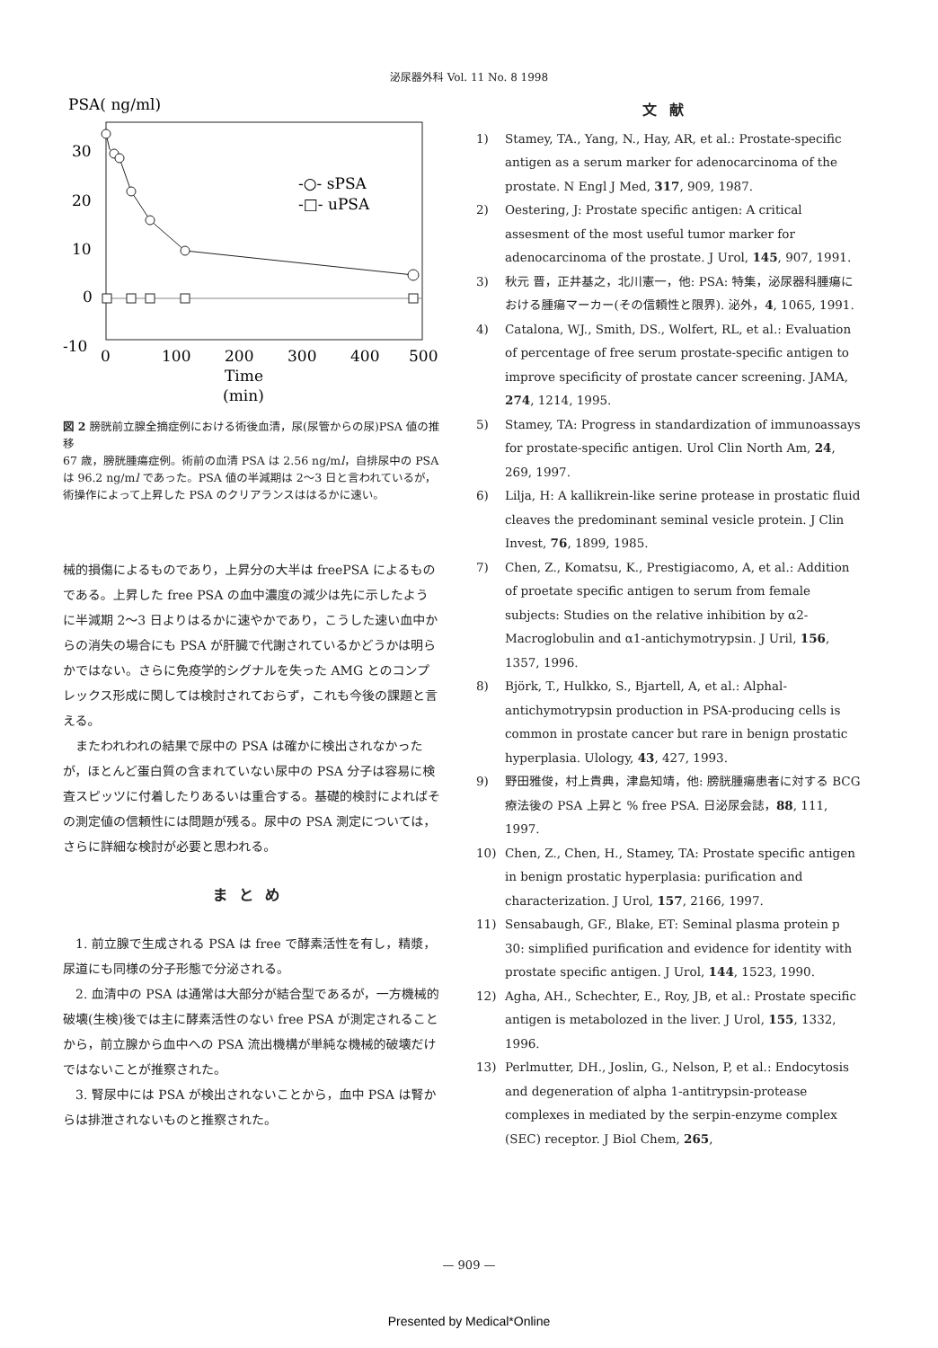泌尿器外科 Vol. 11 No. 8 1998
PSA( ng/ml)
30
20
10
0
-10
-○- sPSA
-□- uPSA
0
100
200
300
400
500
Time
(min)
図 2 膀胱前立腺全摘症例における術後血清，尿(尿管からの尿)PSA 値の推移
67 歳，膀胱腫瘍症例。術前の血清 PSA は 2.56 ng/ml，自排尿中の PSA は 96.2 ng/ml であった。PSA 値の半減期は 2〜3 日と言われているが，術操作によって上昇した PSA のクリアランスははるかに速い。
械的損傷によるものであり，上昇分の大半は freePSA によるものである。上昇した free PSA の血中濃度の減少は先に示したように半減期 2〜3 日よりはるかに速やかであり，こうした速い血中からの消失の場合にも PSA が肝臓で代謝されているかどうかは明らかではない。さらに免疫学的シグナルを失った AMG とのコンプレックス形成に関しては検討されておらず，これも今後の課題と言える。
またわれわれの結果で尿中の PSA は確かに検出されなかったが，ほとんど蛋白質の含まれていない尿中の PSA 分子は容易に検査スピッツに付着したりあるいは重合する。基礎的検討によればその測定値の信頼性には問題が残る。尿中の PSA 測定については，さらに詳細な検討が必要と思われる。
まとめ
1. 前立腺で生成される PSA は free で酵素活性を有し，精漿，尿道にも同様の分子形態で分泌される。
2. 血清中の PSA は通常は大部分が結合型であるが，一方機械的破壊(生検)後では主に酵素活性のない free PSA が測定されることから，前立腺から血中への PSA 流出機構が単純な機械的破壊だけではないことが推察された。
3. 腎尿中には PSA が検出されないことから，血中 PSA は腎からは排泄されないものと推察された。
文献
1) Stamey, TA., Yang, N., Hay, AR, et al.: Prostate-specific antigen as a serum marker for adenocarcinoma of the prostate. N Engl J Med, 317, 909, 1987.
2) Oestering, J: Prostate specific antigen: A critical assesment of the most useful tumor marker for adenocarcinoma of the prostate. J Urol, 145, 907, 1991.
3) 秋元 晋，正井基之，北川憲一，他: PSA: 特集，泌尿器科腫瘍における腫瘍マーカー(その信頼性と限界). 泌外，4, 1065, 1991.
4) Catalona, WJ., Smith, DS., Wolfert, RL, et al.: Evaluation of percentage of free serum prostate-specific antigen to improve specificity of prostate cancer screening. JAMA, 274, 1214, 1995.
5) Stamey, TA: Progress in standardization of immunoassays for prostate-specific antigen. Urol Clin North Am, 24, 269, 1997.
6) Lilja, H: A kallikrein-like serine protease in prostatic fluid cleaves the predominant seminal vesicle protein. J Clin Invest, 76, 1899, 1985.
7) Chen, Z., Komatsu, K., Prestigiacomo, A, et al.: Addition of proetate specific antigen to serum from female subjects: Studies on the relative inhibition by α2-Macroglobulin and α1-antichymotrypsin. J Uril, 156, 1357, 1996.
8) Björk, T., Hulkko, S., Bjartell, A, et al.: Alphal-antichymotrypsin production in PSA-producing cells is common in prostate cancer but rare in benign prostatic hyperplasia. Ulology, 43, 427, 1993.
9) 野田雅俊，村上貴典，津島知靖，他: 膀胱腫瘍患者に対する BCG 療法後の PSA 上昇と % free PSA. 日泌尿会誌，88, 111, 1997.
10) Chen, Z., Chen, H., Stamey, TA: Prostate specific antigen in benign prostatic hyperplasia: purification and characterization. J Urol, 157, 2166, 1997.
11) Sensabaugh, GF., Blake, ET: Seminal plasma protein p 30: simplified purification and evidence for identity with prostate specific antigen. J Urol, 144, 1523, 1990.
12) Agha, AH., Schechter, E., Roy, JB, et al.: Prostate specific antigen is metabolozed in the liver. J Urol, 155, 1332, 1996.
13) Perlmutter, DH., Joslin, G., Nelson, P, et al.: Endocytosis and degeneration of alpha 1-antitrypsin-protease complexes in mediated by the serpin-enzyme complex (SEC) receptor. J Biol Chem, 265,
— 909 —
Presented by Medical*Online